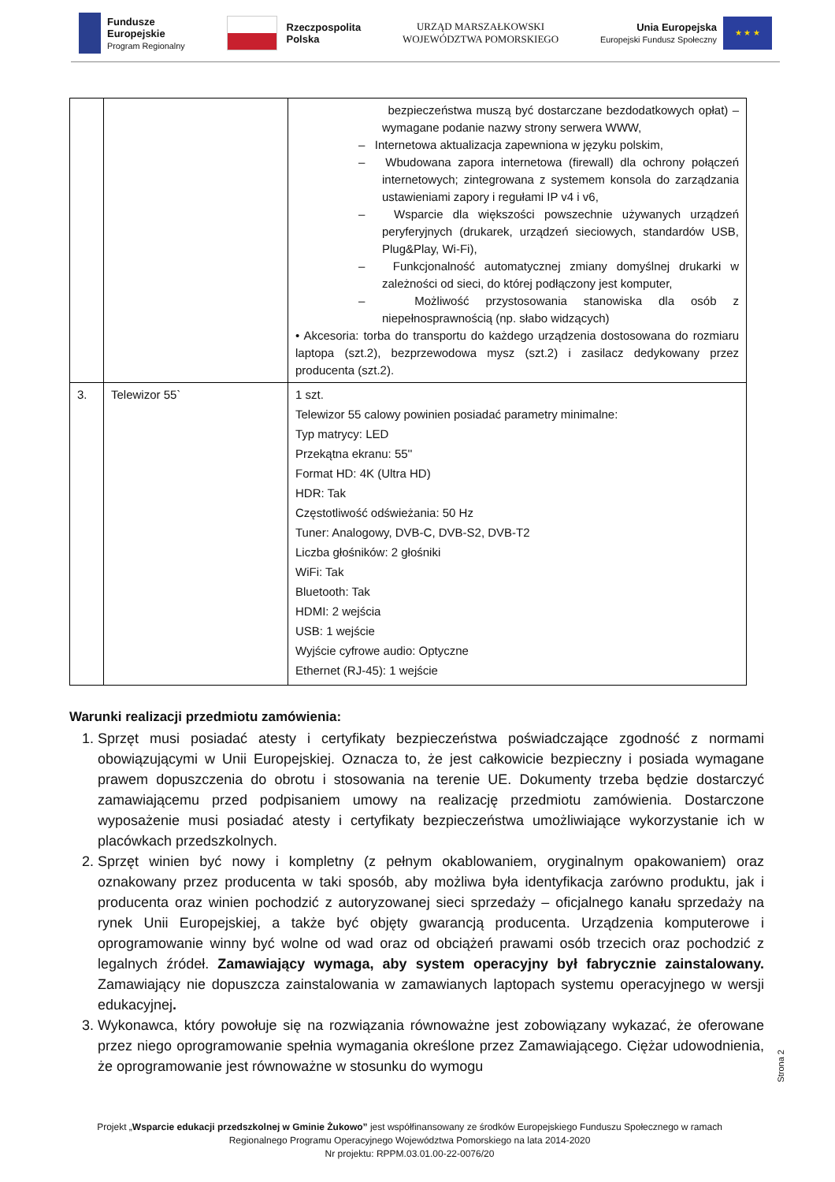Fundusze
Europejskie
Program Regionalny
Rzeczpospolita
Polska
URZĄD MARSZAŁKOWSKI
WOJEWÓDZTWA POMORSKIEGO
Unia Europejska
Europejski Fundusz Społeczny
★ ★ ★
| | | bezpieczeństwa muszą być dostarczane bezdodatkowych opłat) – wymagane podanie nazwy strony serwera WWW, – Internetowa aktualizacja zapewniona w języku polskim, – Wbudowana zapora internetowa (firewall) dla ochrony połączeń internetowych; zintegrowana z systemem konsola do zarządzania ustawieniami zapory i regułami IP v4 i v6, – Wsparcie dla większości powszechnie używanych urządzeń peryferyjnych (drukarek, urządzeń sieciowych, standardów USB, Plug&Play, Wi-Fi), – Funkcjonalność automatycznej zmiany domyślnej drukarki w zależności od sieci, do której podłączony jest komputer, – Możliwość przystosowania stanowiska dla osób z niepełnosprawnością (np. słabo widzących) • Akcesoria: torba do transportu do każdego urządzenia dostosowana do rozmiaru laptopa (szt.2), bezprzewodowa mysz (szt.2) i zasilacz dedykowany przez producenta (szt.2). |
| 3. | Telewizor 55` | 1 szt. Telewizor 55 calowy powinien posiadać parametry minimalne: Typ matrycy: LED Przekątna ekranu: 55'' Format HD: 4K (Ultra HD) HDR: Tak Częstotliwość odświeżania: 50 Hz Tuner: Analogowy, DVB-C, DVB-S2, DVB-T2 Liczba głośników: 2 głośniki WiFi: Tak Bluetooth: Tak HDMI: 2 wejścia USB: 1 wejście Wyjście cyfrowe audio: Optyczne Ethernet (RJ-45): 1 wejście |
Warunki realizacji przedmiotu zamówienia:
1. Sprzęt musi posiadać atesty i certyfikaty bezpieczeństwa poświadczające zgodność z normami obowiązującymi w Unii Europejskiej. Oznacza to, że jest całkowicie bezpieczny i posiada wymagane prawem dopuszczenia do obrotu i stosowania na terenie UE. Dokumenty trzeba będzie dostarczyć zamawiającemu przed podpisaniem umowy na realizację przedmiotu zamówienia. Dostarczone wyposażenie musi posiadać atesty i certyfikaty bezpieczeństwa umożliwiające wykorzystanie ich w placówkach przedszkolnych.
2. Sprzęt winien być nowy i kompletny (z pełnym okablowaniem, oryginalnym opakowaniem) oraz oznakowany przez producenta w taki sposób, aby możliwa była identyfikacja zarówno produktu, jak i producenta oraz winien pochodzić z autoryzowanej sieci sprzedaży – oficjalnego kanału sprzedaży na rynek Unii Europejskiej, a także być objęty gwarancją producenta. Urządzenia komputerowe i oprogramowanie winny być wolne od wad oraz od obciążeń prawami osób trzecich oraz pochodzić z legalnych źródeł. Zamawiający wymaga, aby system operacyjny był fabrycznie zainstalowany. Zamawiający nie dopuszcza zainstalowania w zamawianych laptopach systemu operacyjnego w wersji edukacyjnej.
3. Wykonawca, który powołuje się na rozwiązania równoważne jest zobowiązany wykazać, że oferowane przez niego oprogramowanie spełnia wymagania określone przez Zamawiającego. Ciężar udowodnienia, że oprogramowanie jest równoważne w stosunku do wymogu
Strona 2
Projekt „Wsparcie edukacji przedszkolnej w Gminie Żukowo” jest współfinansowany ze środków Europejskiego Funduszu Społecznego w ramach
Regionalnego Programu Operacyjnego Województwa Pomorskiego na lata 2014-2020
Nr projektu: RPPM.03.01.00-22-0076/20